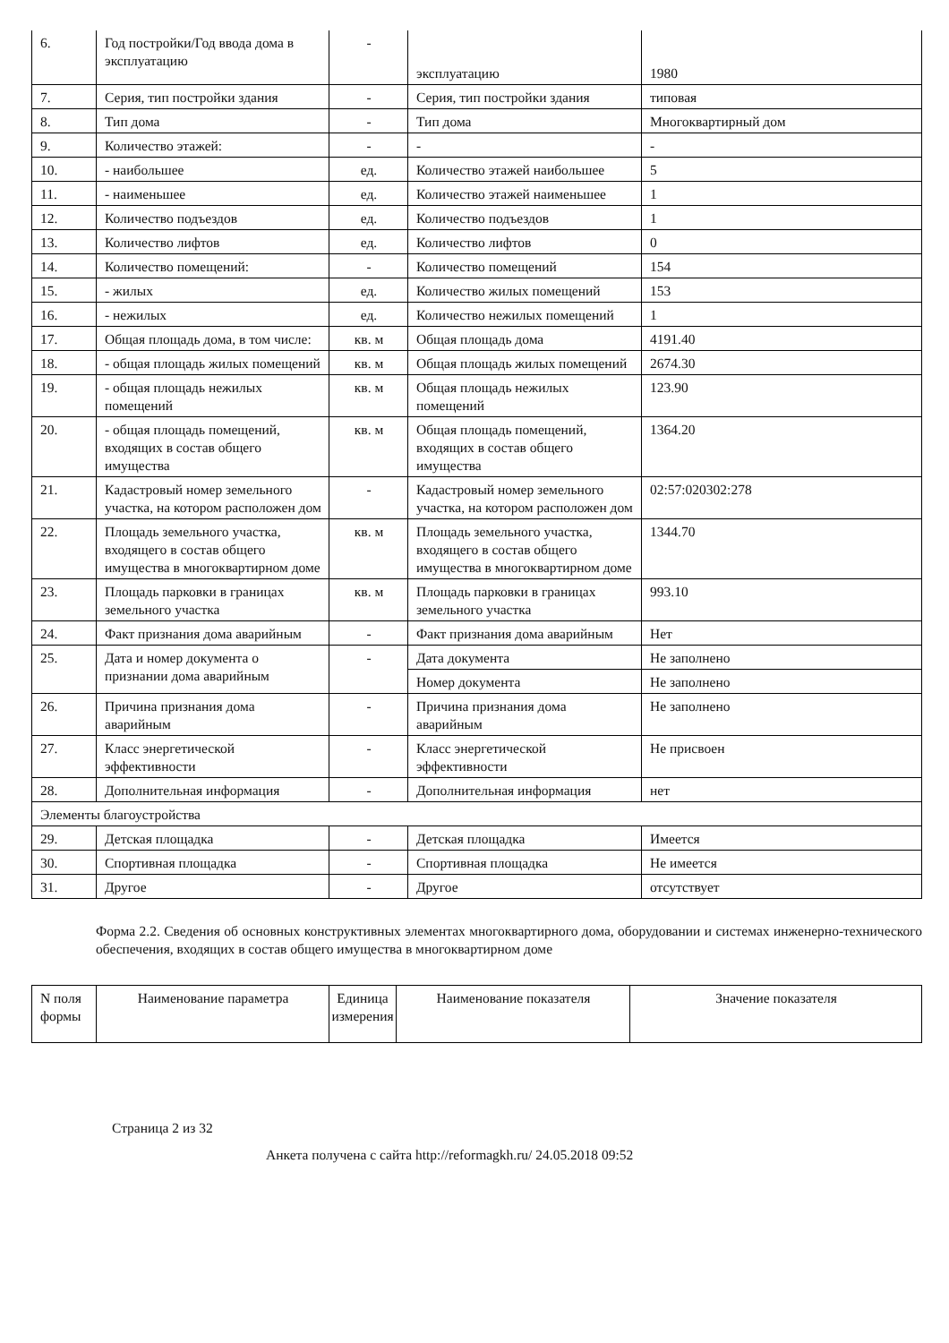| 6. | Год постройки/Год ввода дома в эксплуатацию | - | эксплуатацию | 1980 |
| 7. | Серия, тип постройки здания | - | Серия, тип постройки здания | типовая |
| 8. | Тип дома | - | Тип дома | Многоквартирный дом |
| 9. | Количество этажей: | - | - | - |
| 10. | - наибольшее | ед. | Количество этажей наибольшее | 5 |
| 11. | - наименьшее | ед. | Количество этажей наименьшее | 1 |
| 12. | Количество подъездов | ед. | Количество подъездов | 1 |
| 13. | Количество лифтов | ед. | Количество лифтов | 0 |
| 14. | Количество помещений: | - | Количество помещений | 154 |
| 15. | - жилых | ед. | Количество жилых помещений | 153 |
| 16. | - нежилых | ед. | Количество нежилых помещений | 1 |
| 17. | Общая площадь дома, в том числе: | кв. м | Общая площадь дома | 4191.40 |
| 18. | - общая площадь жилых помещений | кв. м | Общая площадь жилых помещений | 2674.30 |
| 19. | - общая площадь нежилых помещений | кв. м | Общая площадь нежилых помещений | 123.90 |
| 20. | - общая площадь помещений, входящих в состав общего имущества | кв. м | Общая площадь помещений, входящих в состав общего имущества | 1364.20 |
| 21. | Кадастровый номер земельного участка, на котором расположен дом | - | Кадастровый номер земельного участка, на котором расположен дом | 02:57:020302:278 |
| 22. | Площадь земельного участка, входящего в состав общего имущества в многоквартирном доме | кв. м | Площадь земельного участка, входящего в состав общего имущества в многоквартирном доме | 1344.70 |
| 23. | Площадь парковки в границах земельного участка | кв. м | Площадь парковки в границах земельного участка | 993.10 |
| 24. | Факт признания дома аварийным | - | Факт признания дома аварийным | Нет |
| 25. | Дата и номер документа о признании дома аварийным | - | Дата документа | Не заполнено |
| | | | Номер документа | Не заполнено |
| 26. | Причина признания дома аварийным | - | Причина признания дома аварийным | Не заполнено |
| 27. | Класс энергетической эффективности | - | Класс энергетической эффективности | Не присвоен |
| 28. | Дополнительная информация | - | Дополнительная информация | нет |
| Элементы благоустройства | | | | |
| 29. | Детская площадка | - | Детская площадка | Имеется |
| 30. | Спортивная площадка | - | Спортивная площадка | Не имеется |
| 31. | Другое | - | Другое | отсутствует |
Форма 2.2. Сведения об основных конструктивных элементах многоквартирного дома, оборудовании и системах инженерно-технического обеспечения, входящих в состав общего имущества в многоквартирном доме
| N поля формы | Наименование параметра | Единица измерения | Наименование показателя | Значение показателя |
| --- | --- | --- | --- | --- |
Страница 2 из 32
Анкета получена с сайта http://reformagkh.ru/ 24.05.2018 09:52